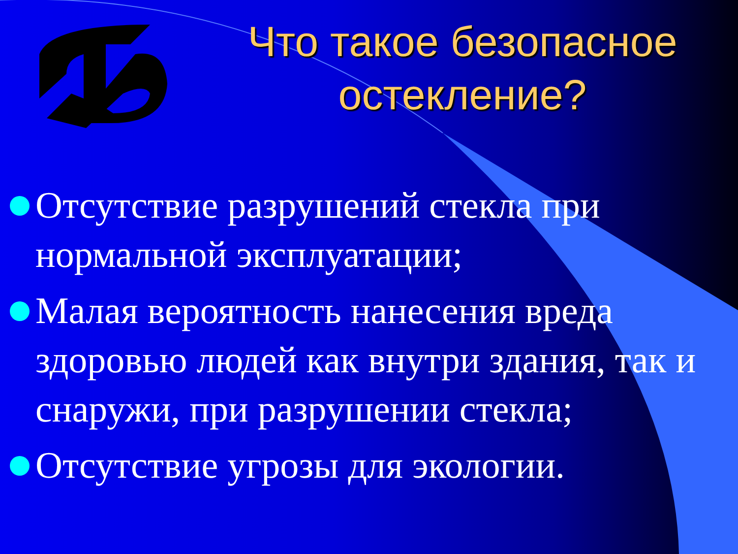Что такое безопасное остекление?
Отсутствие разрушений стекла при нормальной эксплуатации;
Малая вероятность нанесения вреда здоровью людей как внутри здания, так и снаружи, при разрушении стекла;
Отсутствие угрозы для экологии.